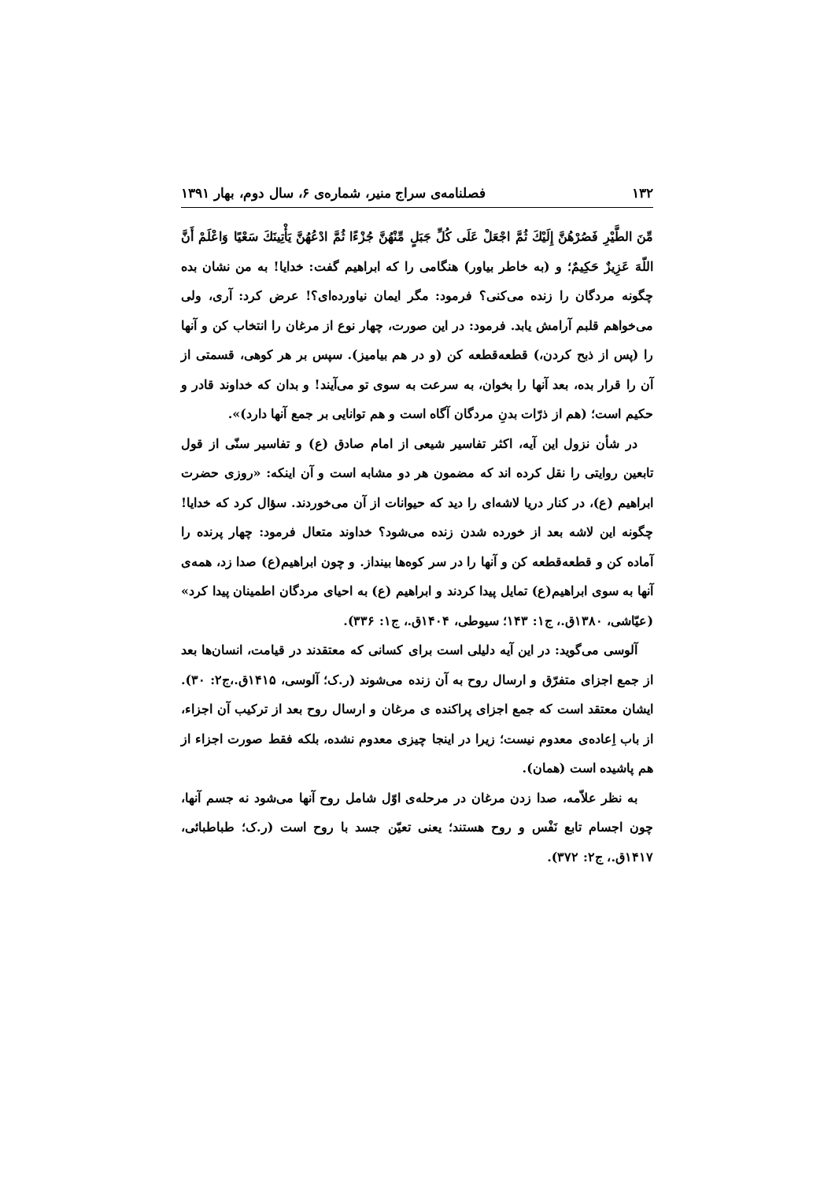۱۳۲ فصلنامه‌ی سراج منیر، شماره‌ی ۶، سال دوم، بهار ۱۳۹۱
مِّنَ الطَّيْرِ فَصُرْهُنَّ إِلَيْكَ ثُمَّ اجْعَلْ عَلَى كُلِّ جَبَلٍ مِّنْهُنَّ جُزْءًا ثُمَّ ادْعُهُنَّ يَأْتِينَكَ سَعْيًا وَاعْلَمْ أَنَّ اللّهَ عَزِيزٌ حَكِيمٌ؛ و (به خاطر بیاور) هنگامی را که ابراهیم گفت: خدایا! به من نشان بده چگونه مردگان را زنده می‌کنی؟ فرمود: مگر ایمان نیاورده‌ای؟! عرض کرد: آری، ولی می‌خواهم قلبم آرامش یابد. فرمود: در این صورت، چهار نوع از مرغان را انتخاب کن و آنها را (پس از ذبح کردن،) قطعه‌قطعه کن (و در هم بیامیز). سپس بر هر کوهی، قسمتی از آن را قرار بده، بعد آنها را بخوان، به سرعت به سوی تو می‌آیند! و بدان که خداوند قادر و حکیم است؛ (هم از ذرّات بدنِ مردگان آگاه است و هم توانایی بر جمع آنها دارد)».
در شأن نزول این آیه، اکثر تفاسیر شیعی از امام صادق (ع) و تفاسیر سنّی از قول تابعین روایتی را نقل کرده اند که مضمون هر دو مشابه است و آن اینکه: «روزی حضرت ابراهیم (ع)، در کنار دریا لاشه‌ای را دید که حیوانات از آن می‌خوردند. سؤال کرد که خدایا! چگونه این لاشه بعد از خورده شدن زنده می‌شود؟ خداوند متعال فرمود: چهار پرنده را آماده کن و قطعه‌قطعه کن و آنها را در سر کوه‌ها بینداز. و چون ابراهیم(ع) صدا زد، همه‌ی آنها به سوی ابراهیم(ع) تمایل پیدا کردند و ابراهیم (ع) به احیای مردگان اطمینان پیدا کرد» (عیّاشی، ۱۳۸۰ق.، ج۱: ۱۴۳؛ سیوطی، ۱۴۰۴ق.، ج۱: ۳۳۶).
آلوسی می‌گوید: در این آیه دلیلی است برای کسانی که معتقدند در قیامت، انسان‌ها بعد از جمع اجزای متفرّق و ارسال روح به آن زنده می‌شوند (ر.ک؛ آلوسی، ۱۴۱۵ق.،ج۲: ۳۰). ایشان معتقد است که جمع اجزای پراکنده ی مرغان و ارسال روح بعد از ترکیب آن اجزاء، از باب اِعاده‌ی معدوم نیست؛ زیرا در اینجا چیزی معدوم نشده، بلکه فقط صورت اجزاء از هم پاشیده است (همان).
به نظر علاّمه، صدا زدن مرغان در مرحله‌ی اوّل شامل روح آنها می‌شود نه جسم آنها، چون اجسام تابع نَفْس و روح هستند؛ یعنی تعیّن جسد با روح است (ر.ک؛ طباطبائی، ۱۴۱۷ق.، ج۲: ۳۷۲).